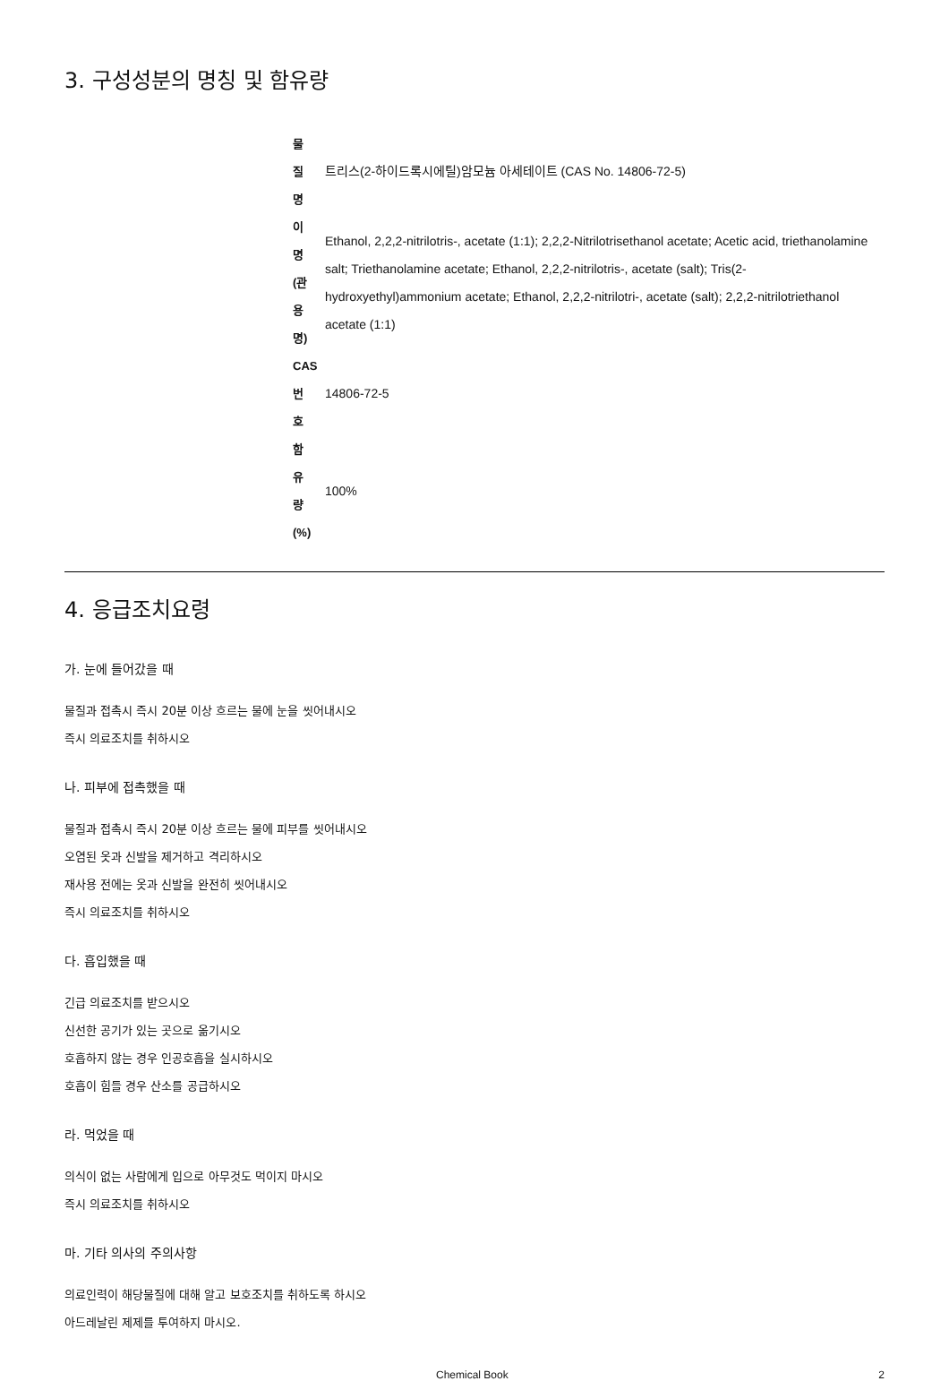3. 구성성분의 명칭 및 함유량
| 물 질 명 | 트리스(2-하이드록시에틸)암모늄 아세테이트 (CAS No. 14806-72-5) |
| 이 명 (관 용 명) | Ethanol, 2,2,2-nitrilotris-, acetate (1:1); 2,2,2-Nitrilotrisethanol acetate; Acetic acid, triethanolamine salt; Triethanolamine acetate; Ethanol, 2,2,2-nitrilotris-, acetate (salt); Tris(2-hydroxyethyl)ammonium acetate; Ethanol, 2,2,2-nitrilotri-, acetate (salt); 2,2,2-nitrilotriethanol acetate (1:1) |
| CAS 번 호 | 14806-72-5 |
| 함 유 량 (%) | 100% |
4. 응급조치요령
가. 눈에 들어갔을 때
물질과 접촉시 즉시 20분 이상 흐르는 물에 눈을 씻어내시오
즉시 의료조치를 취하시오
나. 피부에 접촉했을 때
물질과 접촉시 즉시 20분 이상 흐르는 물에 피부를 씻어내시오
오염된 옷과 신발을 제거하고 격리하시오
재사용 전에는 옷과 신발을 완전히 씻어내시오
즉시 의료조치를 취하시오
다. 흡입했을 때
긴급 의료조치를 받으시오
신선한 공기가 있는 곳으로 옮기시오
호흡하지 않는 경우 인공호흡을 실시하시오
호흡이 힘들 경우 산소를 공급하시오
라. 먹었을 때
의식이 없는 사람에게 입으로 아무것도 먹이지 마시오
즉시 의료조치를 취하시오
마. 기타 의사의 주의사항
의료인력이 해당물질에 대해 알고 보호조치를 취하도록 하시오
아드레날린 제제를 투여하지 마시오.
Chemical Book 2